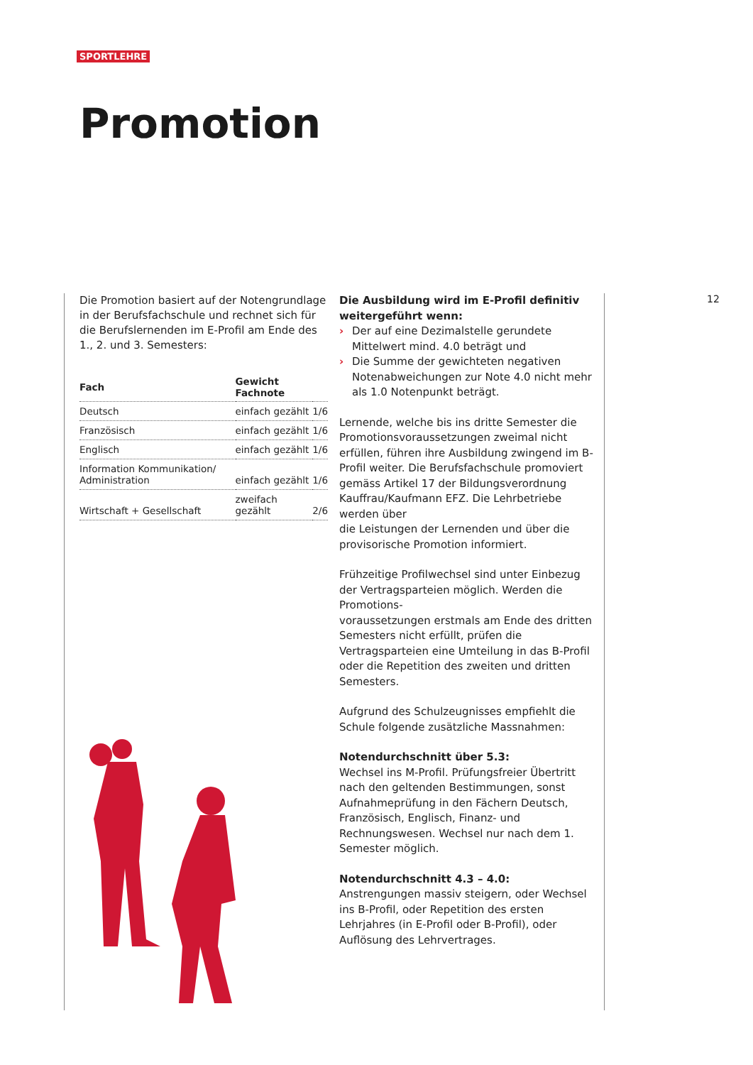SPORTLEHRE
Promotion
Die Promotion basiert auf der Notengrundlage in der Berufsfachschule und rechnet sich für die Berufslernenden im E-Profil am Ende des 1., 2. und 3. Semesters:
| Fach | Gewicht Fachnote | |
| --- | --- | --- |
| Deutsch | einfach gezählt | 1/6 |
| Französisch | einfach gezählt | 1/6 |
| Englisch | einfach gezählt | 1/6 |
| Information Kommunikation/ Administration | einfach gezählt | 1/6 |
| Wirtschaft + Gesellschaft | zweifach gezählt | 2/6 |
Die Ausbildung wird im E-Profil definitiv weitergeführt wenn:
› Der auf eine Dezimalstelle gerundete Mittelwert mind. 4.0 beträgt und
› Die Summe der gewichteten negativen Notenabweichungen zur Note 4.0 nicht mehr als 1.0 Notenpunkt beträgt.
Lernende, welche bis ins dritte Semester die Promotionsvoraussetzungen zweimal nicht erfüllen, führen ihre Ausbildung zwingend im B-Profil weiter. Die Berufsfachschule promoviert gemäss Artikel 17 der Bildungsverordnung Kauffrau/Kaufmann EFZ. Die Lehrbetriebe werden über
die Leistungen der Lernenden und über die provisorische Promotion informiert.
Frühzeitige Profilwechsel sind unter Einbezug der Vertragsparteien möglich. Werden die Promotions-
voraussetzungen erstmals am Ende des dritten Semesters nicht erfüllt, prüfen die Vertragsparteien eine Umteilung in das B-Profil oder die Repetition des zweiten und dritten Semesters.
Aufgrund des Schulzeugnisses empfiehlt die Schule folgende zusätzliche Massnahmen:
Notendurchschnitt über 5.3:
Wechsel ins M-Profil. Prüfungsfreier Übertritt nach den geltenden Bestimmungen, sonst Aufnahmeprüfung in den Fächern Deutsch, Französisch, Englisch, Finanz- und Rechnungswesen. Wechsel nur nach dem 1. Semester möglich.
Notendurchschnitt 4.3 – 4.0:
Anstrengungen massiv steigern, oder Wechsel ins B-Profil, oder Repetition des ersten Lehrjahres (in E-Profil oder B-Profil), oder Auflösung des Lehrvertrages.
12